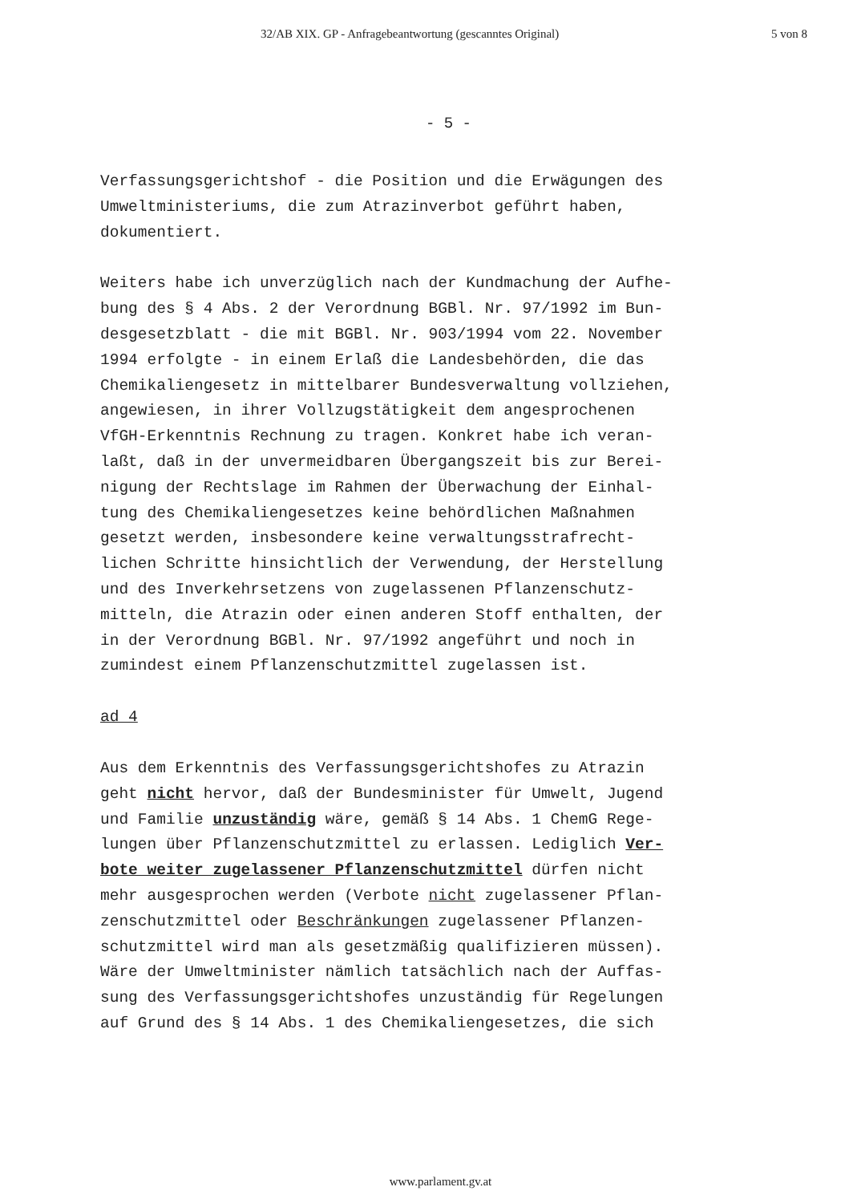32/AB XIX. GP - Anfragebeantwortung (gescanntes Original) 5 von 8
- 5 -
Verfassungsgerichtshof - die Position und die Erwägungen des
Umweltministeriums, die zum Atrazinverbot geführt haben,
dokumentiert.
Weiters habe ich unverzüglich nach der Kundmachung der Aufhe-
bung des § 4 Abs. 2 der Verordnung BGBl. Nr. 97/1992 im Bun-
desgesetzblatt - die mit BGBl. Nr. 903/1994 vom 22. November
1994 erfolgte - in einem Erlaß die Landesbehörden, die das
Chemikaliengesetz in mittelbarer Bundesverwaltung vollziehen,
angewiesen, in ihrer Vollzugstätigkeit dem angesprochenen
VfGH-Erkenntnis Rechnung zu tragen. Konkret habe ich veran-
laßt, daß in der unvermeidbaren Übergangszeit bis zur Berei-
nigung der Rechtslage im Rahmen der Überwachung der Einhal-
tung des Chemikaliengesetzes keine behördlichen Maßnahmen
gesetzt werden, insbesondere keine verwaltungsstrafrecht-
lichen Schritte hinsichtlich der Verwendung, der Herstellung
und des Inverkehrsetzens von zugelassenen Pflanzenschutz-
mitteln, die Atrazin oder einen anderen Stoff enthalten, der
in der Verordnung BGBl. Nr. 97/1992 angeführt und noch in
zumindest einem Pflanzenschutzmittel zugelassen ist.
ad 4
Aus dem Erkenntnis des Verfassungsgerichtshofes zu Atrazin
geht nicht hervor, daß der Bundesminister für Umwelt, Jugend
und Familie unzuständig wäre, gemäß § 14 Abs. 1 ChemG Rege-
lungen über Pflanzenschutzmittel zu erlassen. Lediglich Ver-
bote weiter zugelassener Pflanzenschutzmittel dürfen nicht
mehr ausgesprochen werden (Verbote nicht zugelassener Pflan-
zenschutzmittel oder Beschränkungen zugelassener Pflanzen-
schutzmittel wird man als gesetzmäßig qualifizieren müssen).
Wäre der Umweltminister nämlich tatsächlich nach der Auffas-
sung des Verfassungsgerichtshofes unzuständig für Regelungen
auf Grund des § 14 Abs. 1 des Chemikaliengesetzes, die sich
www.parlament.gv.at